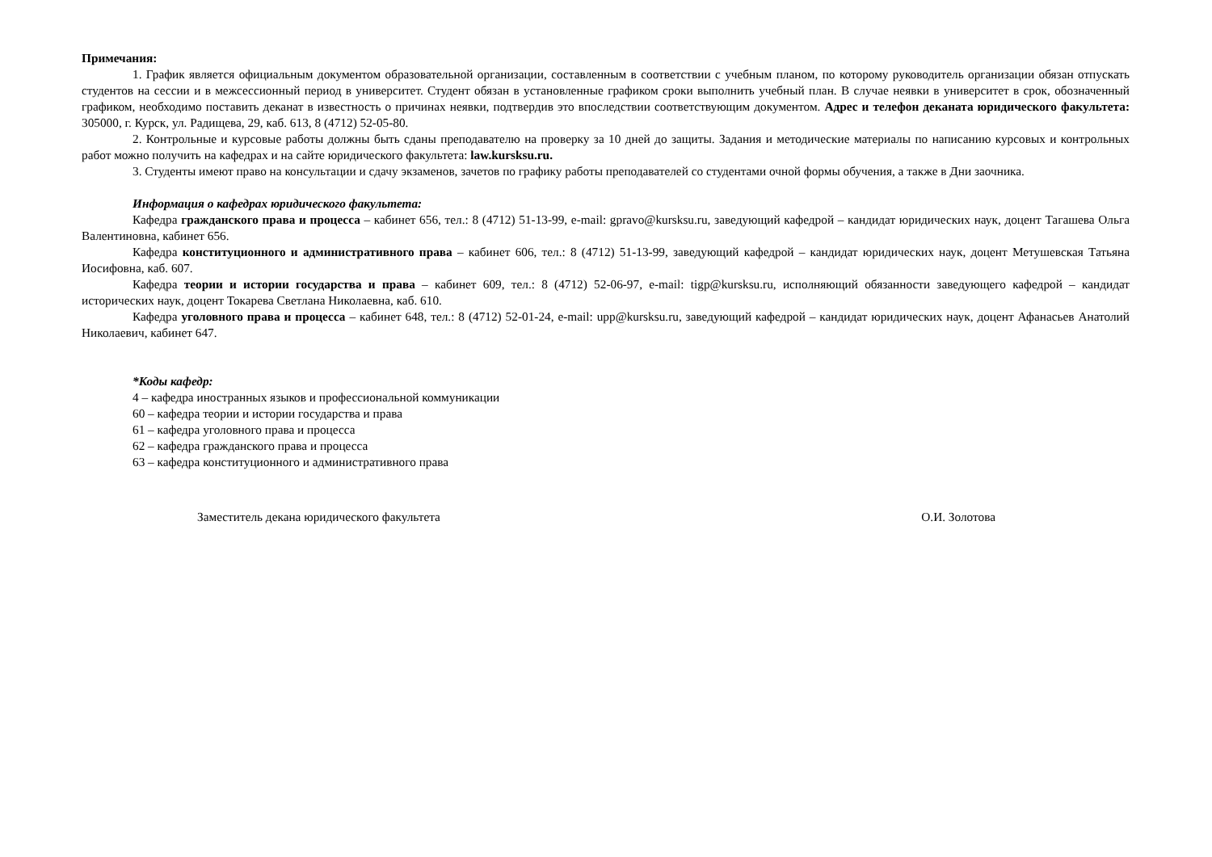Примечания:
1. График является официальным документом образовательной организации, составленным в соответствии с учебным планом, по которому руководитель организации обязан отпускать студентов на сессии и в межсессионный период в университет. Студент обязан в установленные графиком сроки выполнить учебный план. В случае неявки в университет в срок, обозначенный графиком, необходимо поставить деканат в известность о причинах неявки, подтвердив это впоследствии соответствующим документом. Адрес и телефон деканата юридического факультета: 305000, г. Курск, ул. Радищева, 29, каб. 613, 8 (4712) 52-05-80.
2. Контрольные и курсовые работы должны быть сданы преподавателю на проверку за 10 дней до защиты. Задания и методические материалы по написанию курсовых и контрольных работ можно получить на кафедрах и на сайте юридического факультета: law.kursksu.ru.
3. Студенты имеют право на консультации и сдачу экзаменов, зачетов по графику работы преподавателей со студентами очной формы обучения, а также в Дни заочника.
Информация о кафедрах юридического факультета:
Кафедра гражданского права и процесса – кабинет 656, тел.: 8 (4712) 51-13-99, e-mail: gpravo@kursksu.ru, заведующий кафедрой – кандидат юридических наук, доцент Тагашева Ольга Валентиновна, кабинет 656.
Кафедра конституционного и административного права – кабинет 606, тел.: 8 (4712) 51-13-99, заведующий кафедрой – кандидат юридических наук, доцент Метушевская Татьяна Иосифовна, каб. 607.
Кафедра теории и истории государства и права – кабинет 609, тел.: 8 (4712) 52-06-97, e-mail: tigp@kursksu.ru, исполняющий обязанности заведующего кафедрой – кандидат исторических наук, доцент Токарева Светлана Николаевна, каб. 610.
Кафедра уголовного права и процесса – кабинет 648, тел.: 8 (4712) 52-01-24, e-mail: upp@kursksu.ru, заведующий кафедрой – кандидат юридических наук, доцент Афанасьев Анатолий Николаевич, кабинет 647.
*Коды кафедр:
4 – кафедра иностранных языков и профессиональной коммуникации
60 – кафедра теории и истории государства и права
61 – кафедра уголовного права и процесса
62 – кафедра гражданского права и процесса
63 – кафедра конституционного и административного права
Заместитель декана юридического факультета О.И. Золотова